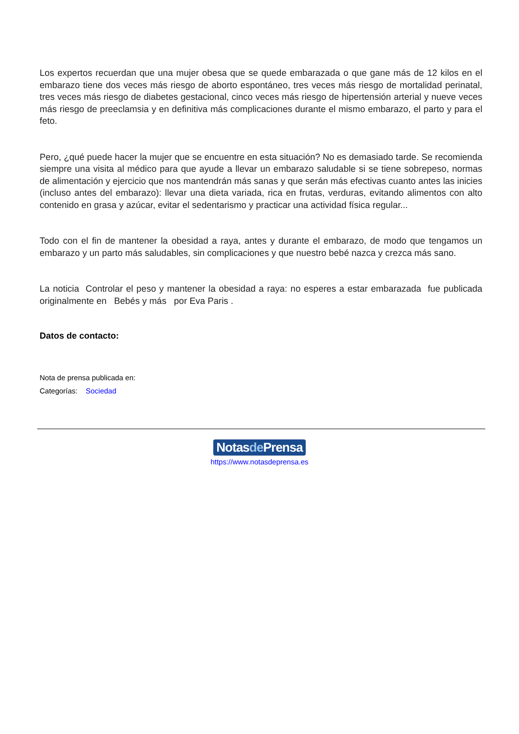Los expertos recuerdan que una mujer obesa que se quede embarazada o que gane más de 12 kilos en el embarazo tiene dos veces más riesgo de aborto espontáneo, tres veces más riesgo de mortalidad perinatal, tres veces más riesgo de diabetes gestacional, cinco veces más riesgo de hipertensión arterial y nueve veces más riesgo de preeclamsia y en definitiva más complicaciones durante el mismo embarazo, el parto y para el feto.
Pero, ¿qué puede hacer la mujer que se encuentre en esta situación? No es demasiado tarde. Se recomienda siempre una visita al médico para que ayude a llevar un embarazo saludable si se tiene sobrepeso, normas de alimentación y ejercicio que nos mantendrán más sanas y que serán más efectivas cuanto antes las inicies (incluso antes del embarazo): llevar una dieta variada, rica en frutas, verduras, evitando alimentos con alto contenido en grasa y azúcar, evitar el sedentarismo y practicar una actividad física regular...
Todo con el fin de mantener la obesidad a raya, antes y durante el embarazo, de modo que tengamos un embarazo y un parto más saludables, sin complicaciones y que nuestro bebé nazca y crezca más sano.
La noticia Controlar el peso y mantener la obesidad a raya: no esperes a estar embarazada fue publicada originalmente en Bebés y más por Eva Paris .
Datos de contacto:
Nota de prensa publicada en:
Categorías: Sociedad
Notasde Prensa
https://www.notasdeprensa.es